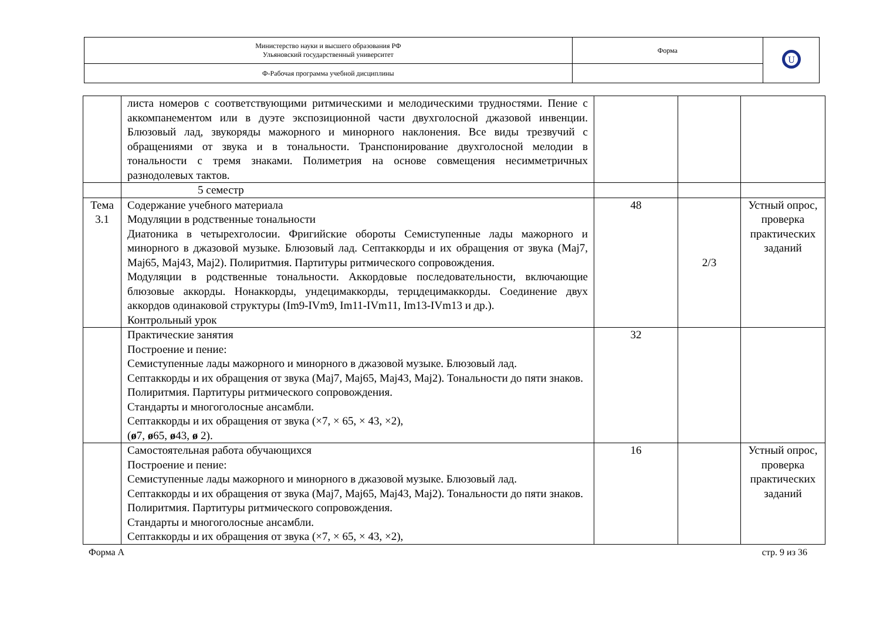| Министерство науки и высшего образования РФ Ульяновский государственный университет | Форма | U |
| Ф-Рабочая программа учебной дисциплины | | |
| | листа номеров с соответствующими ритмическими и мелодическими трудностями. Пение с аккомпанементом или в дуэте экспозиционной части двухголосной джазовой инвенции. Блюзовый лад, звукоряды мажорного и минорного наклонения. Все виды трезвучий с обращениями от звука и в тональности. Транспонирование двухголосной мелодии в тональности с тремя знаками. Полиметрия на основе совмещения несимметричных разнодолевых тактов. | | | |
| | 5 семестр | | | |
| Тема 3.1 | Содержание учебного материала Модуляции в родственные тональности Диатоника в четырехголосии. Фригийские обороты Семиступенные лады мажорного и минорного в джазовой музыке. Блюзовый лад. Септаккорды и их обращения от звука (Maj7, Maj65, Maj43, Maj2). Полиритмия. Партитуры ритмического сопровождения. Модуляции в родственные тональности. Аккордовые последовательности, включающие блюзовые аккорды. Нонаккорды, ундецимаккорды, терцдецимаккорды. Соединение двух аккордов одинаковой структуры (Im9-IVm9, Im11-IVm11, Im13-IVm13 и др.). Контрольный урок | 48 | 2/3 | Устный опрос, проверка практических заданий |
| | Практические занятия Построение и пение: Семиступенные лады мажорного и минорного в джазовой музыке. Блюзовый лад. Септаккорды и их обращения от звука (Maj7, Maj65, Maj43, Maj2). Тональности до пяти знаков. Полиритмия. Партитуры ритмического сопровождения. Стандарты и многоголосные ансамбли. Септаккорды и их обращения от звука (×7, × 65, × 43, ×2), ( ø 7, ø 65, ø 43, ø 2). | 32 | | |
| | Самостоятельная работа обучающихся Построение и пение: Семиступенные лады мажорного и минорного в джазовой музыке. Блюзовый лад. Септаккорды и их обращения от звука (Maj7, Maj65, Maj43, Maj2). Тональности до пяти знаков. Полиритмия. Партитуры ритмического сопровождения. Стандарты и многоголосные ансамбли. Септаккорды и их обращения от звука (×7, × 65, × 43, ×2), | 16 | | Устный опрос, проверка практических заданий |
Форма А стр. 9 из 36